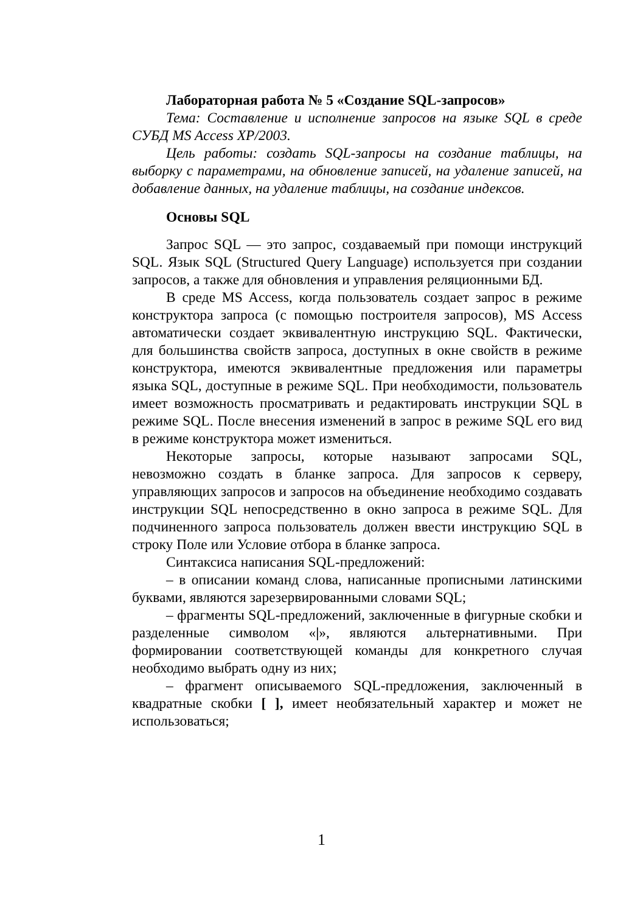Лабораторная работа № 5 «Создание SQL-запросов»
Тема: Составление и исполнение запросов на языке SQL в среде СУБД MS Access XP/2003.
Цель работы: создать SQL-запросы на создание таблицы, на выборку с параметрами, на обновление записей, на удаление записей, на добавление данных, на удаление таблицы, на создание индексов.
Основы SQL
Запрос SQL — это запрос, создаваемый при помощи инструкций SQL. Язык SQL (Structured Query Language) используется при создании запросов, а также для обновления и управления реляционными БД.
В среде MS Access, когда пользователь создает запрос в режиме конструктора запроса (с помощью построителя запросов), MS Access автоматически создает эквивалентную инструкцию SQL. Фактически, для большинства свойств запроса, доступных в окне свойств в режиме конструктора, имеются эквивалентные предложения или параметры языка SQL, доступные в режиме SQL. При необходимости, пользователь имеет возможность просматривать и редактировать инструкции SQL в режиме SQL. После внесения изменений в запрос в режиме SQL его вид в режиме конструктора может измениться.
Некоторые запросы, которые называют запросами SQL, невозможно создать в бланке запроса. Для запросов к серверу, управляющих запросов и запросов на объединение необходимо создавать инструкции SQL непосредственно в окно запроса в режиме SQL. Для подчиненного запроса пользователь должен ввести инструкцию SQL в строку Поле или Условие отбора в бланке запроса.
Синтаксиса написания SQL-предложений:
– в описании команд слова, написанные прописными латинскими буквами, являются зарезервированными словами SQL;
– фрагменты SQL-предложений, заключенные в фигурные скобки и разделенные символом «|», являются альтернативными. При формировании соответствующей команды для конкретного случая необходимо выбрать одну из них;
– фрагмент описываемого SQL-предложения, заключенный в квадратные скобки [ ], имеет необязательный характер и может не использоваться;
1